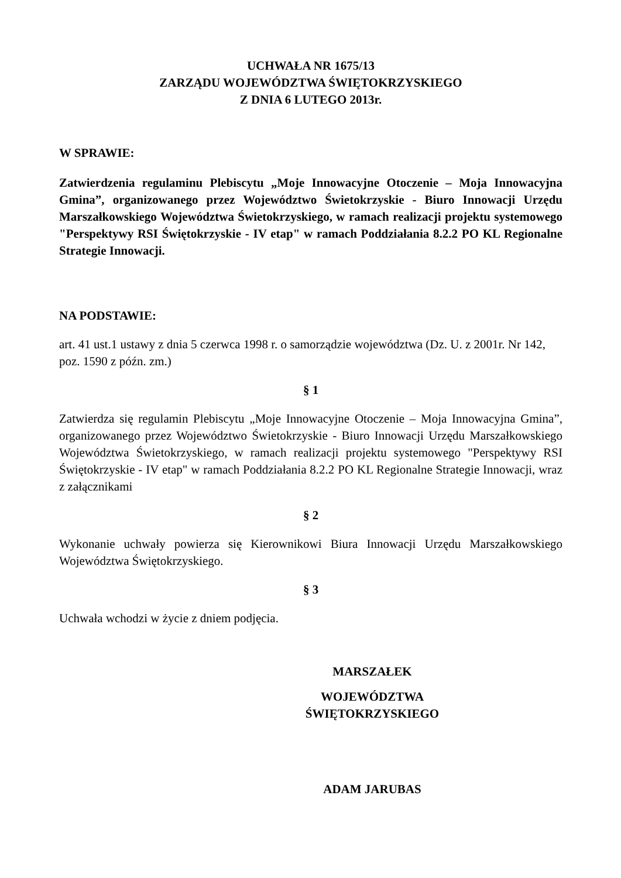UCHWAŁA NR 1675/13
ZARZĄDU WOJEWÓDZTWA ŚWIĘTOKRZYSKIEGO
Z DNIA 6 LUTEGO 2013r.
W SPRAWIE:
Zatwierdzenia regulaminu Plebiscytu „Moje Innowacyjne Otoczenie – Moja Innowacyjna Gmina”, organizowanego przez Województwo Świetokrzyskie - Biuro Innowacji Urzędu Marszałkowskiego Województwa Świetokrzyskiego, w ramach realizacji projektu systemowego "Perspektywy RSI Świętokrzyskie - IV etap" w ramach Poddziałania 8.2.2 PO KL Regionalne Strategie Innowacji.
NA PODSTAWIE:
art. 41 ust.1 ustawy z dnia 5 czerwca 1998 r. o samorządzie województwa (Dz. U. z 2001r. Nr 142, poz. 1590 z późn. zm.)
§ 1
Zatwierdza się regulamin Plebiscytu „Moje Innowacyjne Otoczenie – Moja Innowacyjna Gmina”, organizowanego przez Województwo Świetokrzyskie - Biuro Innowacji Urzędu Marszałkowskiego Województwa Świetokrzyskiego, w ramach realizacji projektu systemowego "Perspektywy RSI Świętokrzyskie - IV etap" w ramach Poddziałania 8.2.2 PO KL Regionalne Strategie Innowacji, wraz z załącznikami
§ 2
Wykonanie uchwały powierza się Kierownikowi Biura Innowacji Urzędu Marszałkowskiego Województwa Świętokrzyskiego.
§ 3
Uchwała wchodzi w życie z dniem podjęcia.
MARSZAŁEK
WOJEWÓDZTWA ŚWIĘTOKRZYSKIEGO
ADAM JARUBAS